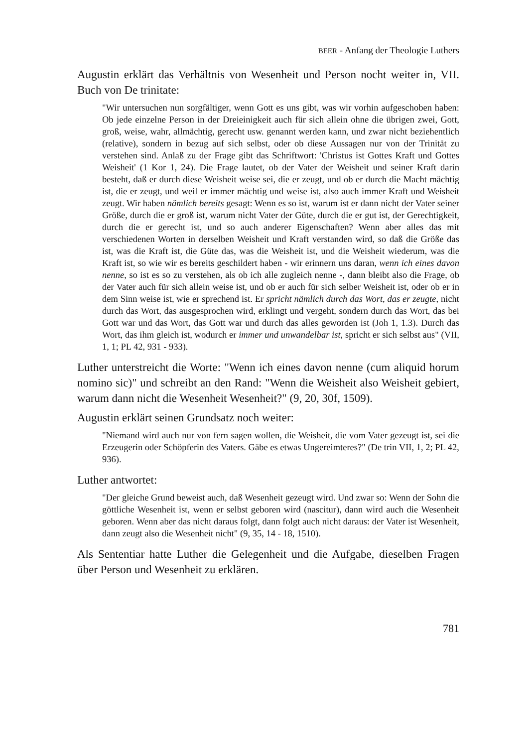BEER - Anfang der Theologie Luthers
Augustin erklärt das Verhältnis von Wesenheit und Person nocht weiter in, VII. Buch von De trinitate:
"Wir untersuchen nun sorgfältiger, wenn Gott es uns gibt, was wir vorhin aufgeschoben haben: Ob jede einzelne Person in der Dreieinigkeit auch für sich allein ohne die übrigen zwei, Gott, groß, weise, wahr, allmächtig, gerecht usw. genannt werden kann, und zwar nicht beziehentlich (relative), sondern in bezug auf sich selbst, oder ob diese Aussagen nur von der Trinität zu verstehen sind. Anlaß zu der Frage gibt das Schriftwort: 'Christus ist Gottes Kraft und Gottes Weisheit' (1 Kor 1, 24). Die Frage lautet, ob der Vater der Weisheit und seiner Kraft darin besteht, daß er durch diese Weisheit weise sei, die er zeugt, und ob er durch die Macht mächtig ist, die er zeugt, und weil er immer mächtig und weise ist, also auch immer Kraft und Weisheit zeugt. Wir haben nämlich bereits gesagt: Wenn es so ist, warum ist er dann nicht der Vater seiner Größe, durch die er groß ist, warum nicht Vater der Güte, durch die er gut ist, der Gerechtigkeit, durch die er gerecht ist, und so auch anderer Eigenschaften? Wenn aber alles das mit verschiedenen Worten in derselben Weisheit und Kraft verstanden wird, so daß die Größe das ist, was die Kraft ist, die Güte das, was die Weisheit ist, und die Weisheit wiederum, was die Kraft ist, so wie wir es bereits geschildert haben - wir erinnern uns daran, wenn ich eines davon nenne, so ist es so zu verstehen, als ob ich alle zugleich nenne -, dann bleibt also die Frage, ob der Vater auch für sich allein weise ist, und ob er auch für sich selber Weisheit ist, oder ob er in dem Sinn weise ist, wie er sprechend ist. Er spricht nämlich durch das Wort, das er zeugte, nicht durch das Wort, das ausgesprochen wird, erklingt und vergeht, sondern durch das Wort, das bei Gott war und das Wort, das Gott war und durch das alles geworden ist (Joh 1, 1.3). Durch das Wort, das ihm gleich ist, wodurch er immer und unwandelbar ist, spricht er sich selbst aus" (VII, 1, 1; PL 42, 931 - 933).
Luther unterstreicht die Worte: "Wenn ich eines davon nenne (cum aliquid horum nomino sic)" und schreibt an den Rand: "Wenn die Weisheit also Weisheit gebiert, warum dann nicht die Wesenheit Wesenheit?" (9, 20, 30f, 1509).
Augustin erklärt seinen Grundsatz noch weiter:
"Niemand wird auch nur von fern sagen wollen, die Weisheit, die vom Vater gezeugt ist, sei die Erzeugerin oder Schöpferin des Vaters. Gäbe es etwas Ungereimteres?" (De trin VII, 1, 2; PL 42, 936).
Luther antwortet:
"Der gleiche Grund beweist auch, daß Wesenheit gezeugt wird. Und zwar so: Wenn der Sohn die göttliche Wesenheit ist, wenn er selbst geboren wird (nascitur), dann wird auch die Wesenheit geboren. Wenn aber das nicht daraus folgt, dann folgt auch nicht daraus: der Vater ist Wesenheit, dann zeugt also die Wesenheit nicht" (9, 35, 14 - 18, 1510).
Als Sententiar hatte Luther die Gelegenheit und die Aufgabe, dieselben Fragen über Person und Wesenheit zu erklären.
781